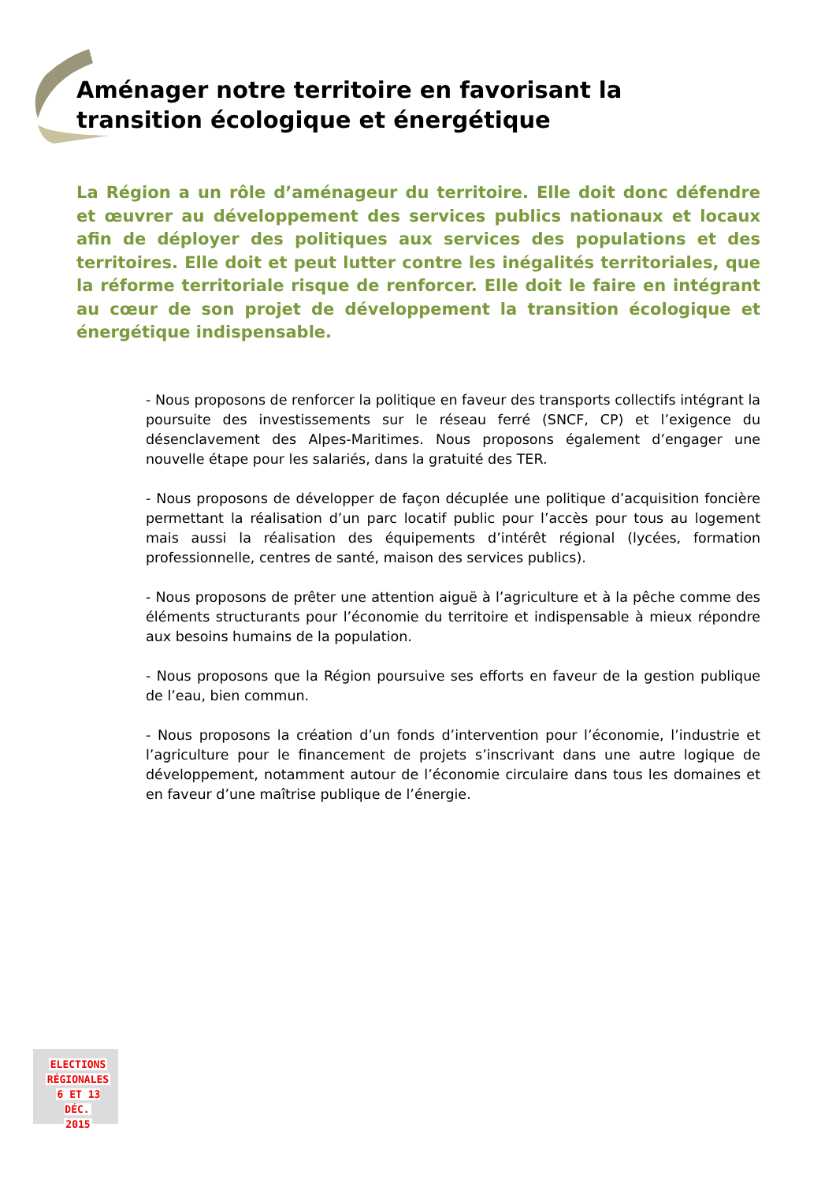Aménager notre territoire en favorisant la transition écologique et énergétique
La Région a un rôle d’aménageur du territoire. Elle doit donc défendre et œuvrer au développement des services publics nationaux et locaux afin de déployer des politiques aux services des populations et des territoires. Elle doit et peut lutter contre les inégalités territoriales, que la réforme territoriale risque de renforcer. Elle doit le faire en intégrant au cœur de son projet de développement la transition écologique et énergétique indispensable.
- Nous proposons de renforcer la politique en faveur des transports collectifs intégrant la poursuite des investissements sur le réseau ferré (SNCF, CP) et l’exigence du désenclavement des Alpes-Maritimes. Nous proposons également d’engager une nouvelle étape pour les salariés, dans la gratuité des TER.
- Nous proposons de développer de façon décuplée une politique d’acquisition foncière permettant la réalisation d’un parc locatif public pour l’accès pour tous au logement mais aussi la réalisation des équipements d’intérêt régional (lycées, formation professionnelle, centres de santé, maison des services publics).
- Nous proposons de prêter une attention aiguë à l’agriculture et à la pêche comme des éléments structurants pour l’économie du territoire et indispensable à mieux répondre aux besoins humains de la population.
- Nous proposons que la Région poursuive ses efforts en faveur de la gestion publique de l’eau, bien commun.
- Nous proposons la création d’un fonds d’intervention pour l’économie, l’industrie et l’agriculture pour le financement de projets s’inscrivant dans une autre logique de développement, notamment autour de l’économie circulaire dans tous les domaines et en faveur d’une maîtrise publique de l’énergie.
ELECTIONS
RÉGIONALES
6 ET 13 DÉC.
2015